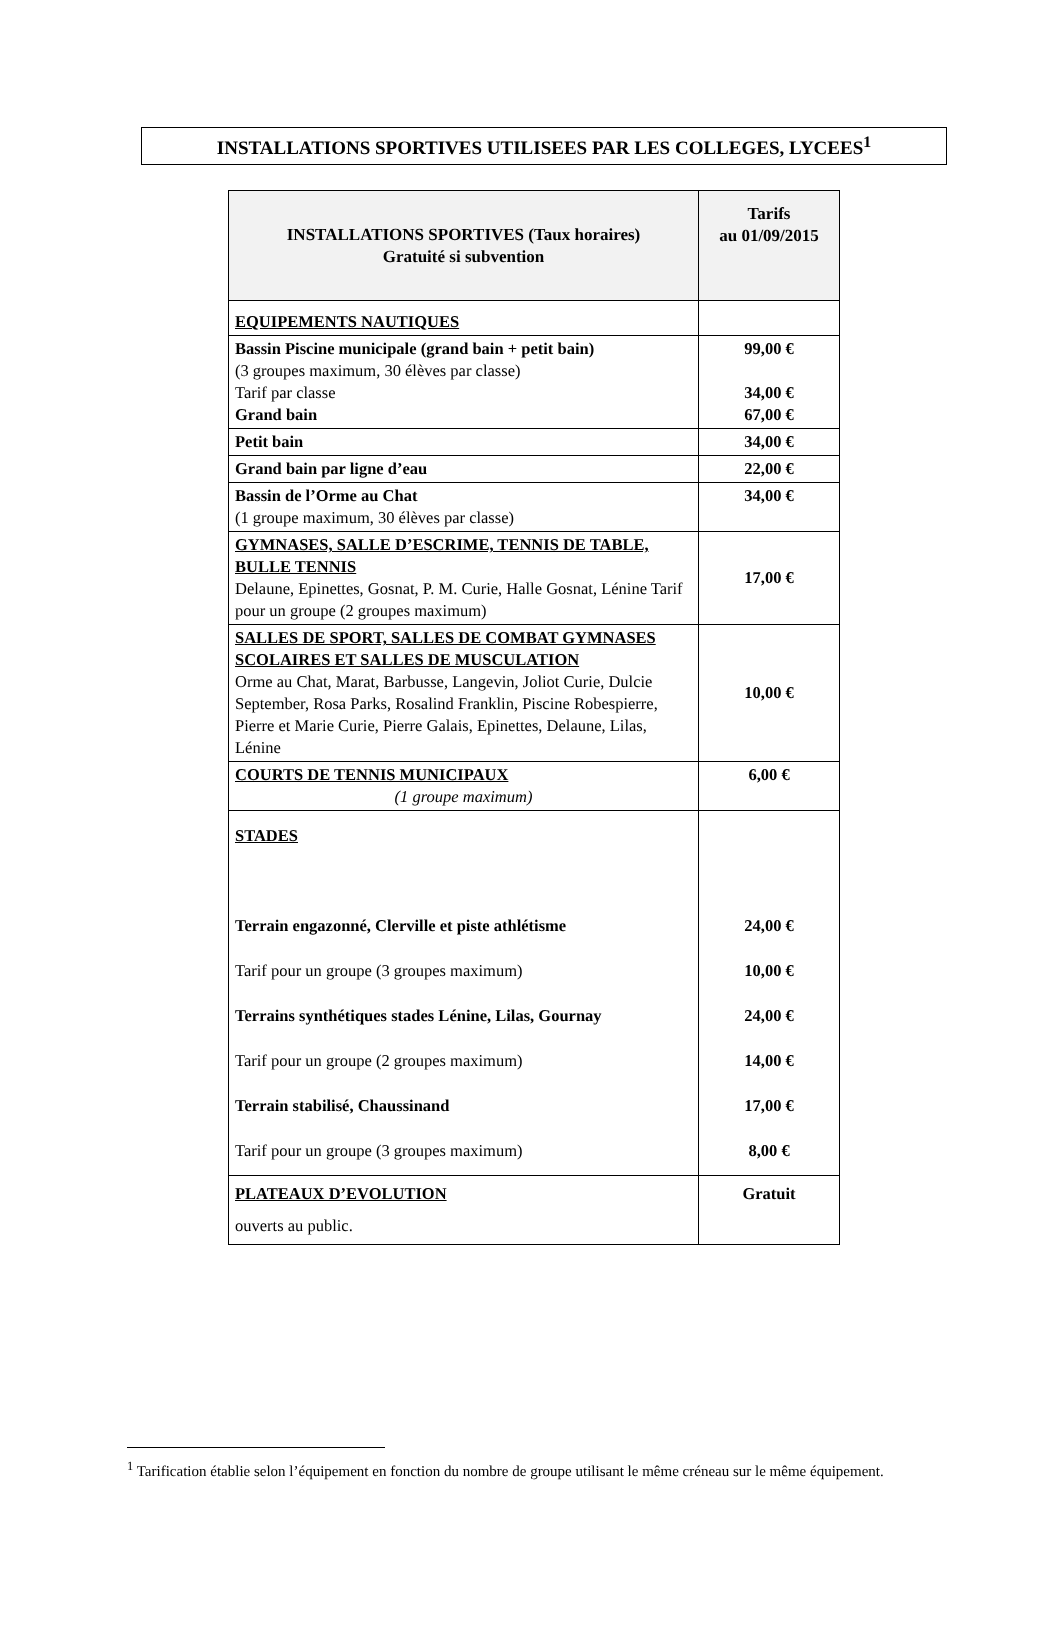INSTALLATIONS SPORTIVES UTILISEES PAR LES COLLEGES, LYCEES<sup>1</sup>
| INSTALLATIONS SPORTIVES (Taux horaires) Gratuité si subvention | Tarifs au 01/09/2015 |
| --- | --- |
| EQUIPEMENTS NAUTIQUES | |
| Bassin Piscine municipale (grand bain + petit bain) (3 groupes maximum, 30 élèves par classe) Tarif par classe Grand bain | 99,00 € 34,00 € 67,00 € |
| Petit bain | 34,00 € |
| Grand bain par ligne d’eau | 22,00 € |
| Bassin de l’Orme au Chat (1 groupe maximum, 30 élèves par classe) | 34,00 € |
| GYMNASES, SALLE D’ESCRIME, TENNIS DE TABLE, BULLE TENNIS Delaune, Epinettes, Gosnat, P. M. Curie, Halle Gosnat, Lénine Tarif pour un groupe (2 groupes maximum) | 17,00 € |
| SALLES DE SPORT, SALLES DE COMBAT GYMNASES SCOLAIRES ET SALLES DE MUSCULATION Orme au Chat, Marat, Barbusse, Langevin, Joliot Curie, Dulcie September, Rosa Parks, Rosalind Franklin, Piscine Robespierre, Pierre et Marie Curie, Pierre Galais, Epinettes, Delaune, Lilas, Lénine | 10,00 € |
| COURTS DE TENNIS MUNICIPAUX (1 groupe maximum) | 6,00 € |
| STADES Terrain engazonné, Clerville et piste athlétisme Tarif pour un groupe (3 groupes maximum) Terrains synthétiques stades Lénine, Lilas, Gournay Tarif pour un groupe (2 groupes maximum) Terrain stabilisé, Chaussinand Tarif pour un groupe (3 groupes maximum) | 24,00 € 10,00 € 24,00 € 14,00 € 17,00 € 8,00 € |
| PLATEAUX D’EVOLUTION ouverts au public. | Gratuit |
<sup>1</sup> Tarification établie selon l’équipement en fonction du nombre de groupe utilisant le même créneau sur le même équipement.